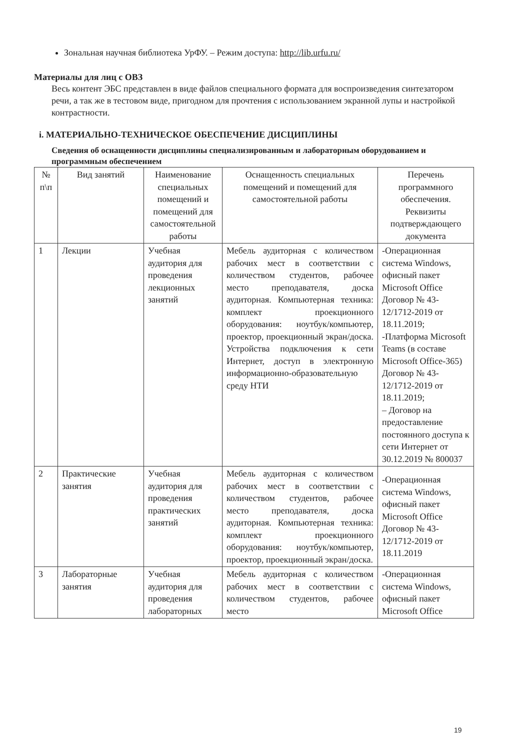Зональная научная библиотека УрФУ. – Режим доступа: http://lib.urfu.ru/
Материалы для лиц с ОВЗ
Весь контент ЭБС представлен в виде файлов специального формата для воспроизведения синтезатором речи, а так же в тестовом виде, пригодном для прочтения с использованием экранной лупы и настройкой контрастности.
i. МАТЕРИАЛЬНО-ТЕХНИЧЕСКОЕ ОБЕСПЕЧЕНИЕ ДИСЦИПЛИНЫ
Сведения об оснащенности дисциплины специализированным и лабораторным оборудованием и программным обеспечением
| № п\п | Вид занятий | Наименование специальных помещений и помещений для самостоятельной работы | Оснащенность специальных помещений и помещений для самостоятельной работы | Перечень программного обеспечения. Реквизиты подтверждающего документа |
| --- | --- | --- | --- | --- |
| 1 | Лекции | Учебная аудитория для проведения лекционных занятий | Мебель аудиторная с количеством рабочих мест в соответствии с количеством студентов, рабочее место преподавателя, доска аудиторная. Компьютерная техника: комплект проекционного оборудования: ноутбук/компьютер, проектор, проекционный экран/доска. Устройства подключения к сети Интернет, доступ в электронную информационно-образовательную среду НТИ | -Операционная система Windows, офисный пакет Microsoft Office Договор № 43-12/1712-2019 от 18.11.2019; -Платформа Microsoft Teams (в составе Microsoft Office-365) Договор № 43-12/1712-2019 от 18.11.2019; – Договор на предоставление постоянного доступа к сети Интернет от 30.12.2019 № 800037 |
| 2 | Практические занятия | Учебная аудитория для проведения практических занятий | Мебель аудиторная с количеством рабочих мест в соответствии с количеством студентов, рабочее место преподавателя, доска аудиторная. Компьютерная техника: комплект проекционного оборудования: ноутбук/компьютер, проектор, проекционный экран/доска. | -Операционная система Windows, офисный пакет Microsoft Office Договор № 43-12/1712-2019 от 18.11.2019 |
| 3 | Лабораторные занятия | Учебная аудитория для проведения лабораторных | Мебель аудиторная с количеством рабочих мест в соответствии с количеством студентов, рабочее место | -Операционная система Windows, офисный пакет Microsoft Office |
19